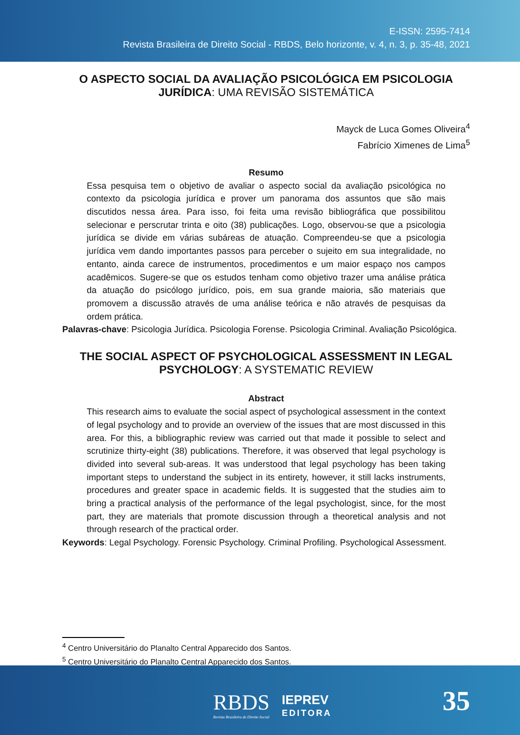E-ISSN: 2595-7414
Revista Brasileira de Direito Social - RBDS, Belo horizonte, v. 4, n. 3, p. 35-48, 2021
O ASPECTO SOCIAL DA AVALIAÇÃO PSICOLÓGICA EM PSICOLOGIA JURÍDICA: UMA REVISÃO SISTEMÁTICA
Mayck de Luca Gomes Oliveira<sup>4</sup>
Fabrício Ximenes de Lima<sup>5</sup>
Resumo
Essa pesquisa tem o objetivo de avaliar o aspecto social da avaliação psicológica no contexto da psicologia jurídica e prover um panorama dos assuntos que são mais discutidos nessa área. Para isso, foi feita uma revisão bibliográfica que possibilitou selecionar e perscrutar trinta e oito (38) publicações. Logo, observou-se que a psicologia jurídica se divide em várias subáreas de atuação. Compreendeu-se que a psicologia jurídica vem dando importantes passos para perceber o sujeito em sua integralidade, no entanto, ainda carece de instrumentos, procedimentos e um maior espaço nos campos acadêmicos. Sugere-se que os estudos tenham como objetivo trazer uma análise prática da atuação do psicólogo jurídico, pois, em sua grande maioria, são materiais que promovem a discussão através de uma análise teórica e não através de pesquisas da ordem prática.
Palavras-chave: Psicologia Jurídica. Psicologia Forense. Psicologia Criminal. Avaliação Psicológica.
THE SOCIAL ASPECT OF PSYCHOLOGICAL ASSESSMENT IN LEGAL PSYCHOLOGY: A SYSTEMATIC REVIEW
Abstract
This research aims to evaluate the social aspect of psychological assessment in the context of legal psychology and to provide an overview of the issues that are most discussed in this area. For this, a bibliographic review was carried out that made it possible to select and scrutinize thirty-eight (38) publications. Therefore, it was observed that legal psychology is divided into several sub-areas. It was understood that legal psychology has been taking important steps to understand the subject in its entirety, however, it still lacks instruments, procedures and greater space in academic fields. It is suggested that the studies aim to bring a practical analysis of the performance of the legal psychologist, since, for the most part, they are materials that promote discussion through a theoretical analysis and not through research of the practical order.
Keywords: Legal Psychology. Forensic Psychology. Criminal Profiling. Psychological Assessment.
<sup>4</sup> Centro Universitário do Planalto Central Apparecido dos Santos.
<sup>5</sup> Centro Universitário do Planalto Central Apparecido dos Santos.
RBDS
Revista Brasileira de Direito Social
IEPREV
EDITORA
35